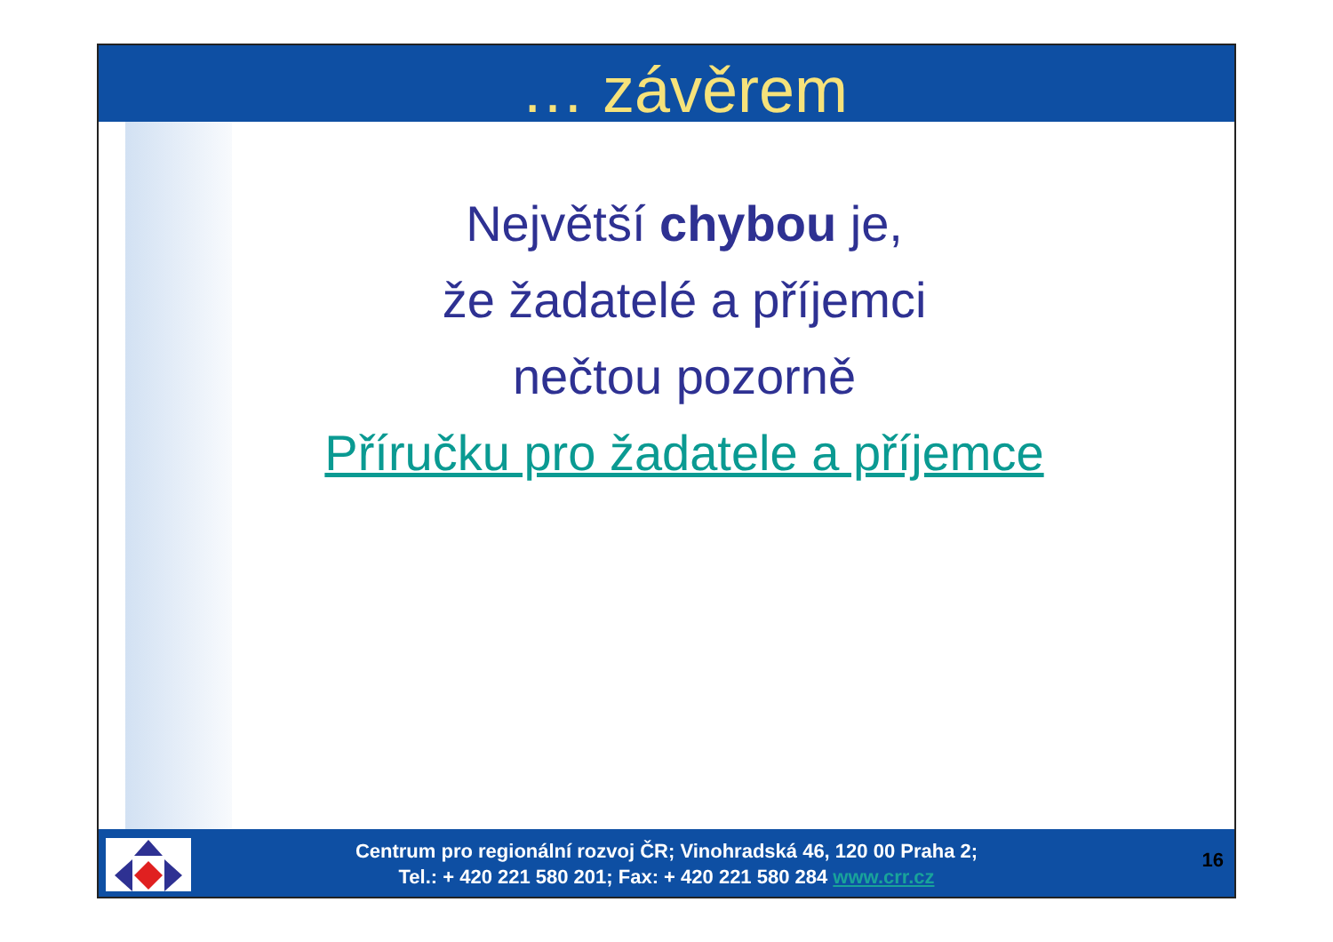… závěrem
Největší chybou je,
že žadatelé a příjemci
nečtou pozorně
Příručku pro žadatele a příjemce
Centrum pro regionální rozvoj ČR; Vinohradská 46, 120 00 Praha 2;
Tel.: + 420 221 580 201; Fax: + 420 221 580 284 www.crr.cz
16